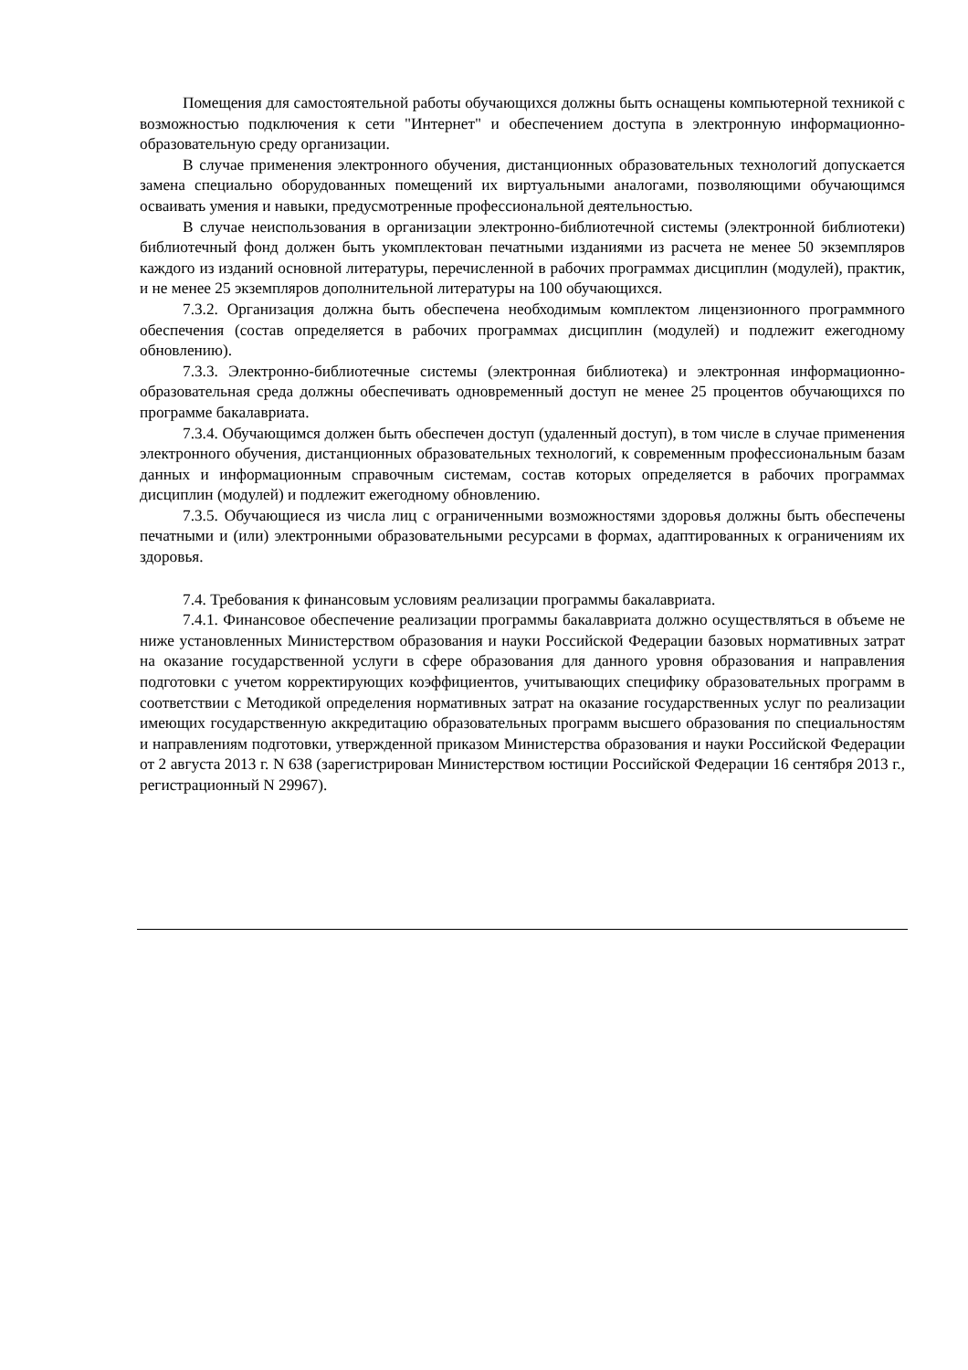Помещения для самостоятельной работы обучающихся должны быть оснащены компьютерной техникой с возможностью подключения к сети "Интернет" и обеспечением доступа в электронную информационно-образовательную среду организации.
В случае применения электронного обучения, дистанционных образовательных технологий допускается замена специально оборудованных помещений их виртуальными аналогами, позволяющими обучающимся осваивать умения и навыки, предусмотренные профессиональной деятельностью.
В случае неиспользования в организации электронно-библиотечной системы (электронной библиотеки) библиотечный фонд должен быть укомплектован печатными изданиями из расчета не менее 50 экземпляров каждого из изданий основной литературы, перечисленной в рабочих программах дисциплин (модулей), практик, и не менее 25 экземпляров дополнительной литературы на 100 обучающихся.
7.3.2. Организация должна быть обеспечена необходимым комплектом лицензионного программного обеспечения (состав определяется в рабочих программах дисциплин (модулей) и подлежит ежегодному обновлению).
7.3.3. Электронно-библиотечные системы (электронная библиотека) и электронная информационно-образовательная среда должны обеспечивать одновременный доступ не менее 25 процентов обучающихся по программе бакалавриата.
7.3.4. Обучающимся должен быть обеспечен доступ (удаленный доступ), в том числе в случае применения электронного обучения, дистанционных образовательных технологий, к современным профессиональным базам данных и информационным справочным системам, состав которых определяется в рабочих программах дисциплин (модулей) и подлежит ежегодному обновлению.
7.3.5. Обучающиеся из числа лиц с ограниченными возможностями здоровья должны быть обеспечены печатными и (или) электронными образовательными ресурсами в формах, адаптированных к ограничениям их здоровья.
7.4. Требования к финансовым условиям реализации программы бакалавриата.
7.4.1. Финансовое обеспечение реализации программы бакалавриата должно осуществляться в объеме не ниже установленных Министерством образования и науки Российской Федерации базовых нормативных затрат на оказание государственной услуги в сфере образования для данного уровня образования и направления подготовки с учетом корректирующих коэффициентов, учитывающих специфику образовательных программ в соответствии с Методикой определения нормативных затрат на оказание государственных услуг по реализации имеющих государственную аккредитацию образовательных программ высшего образования по специальностям и направлениям подготовки, утвержденной приказом Министерства образования и науки Российской Федерации от 2 августа 2013 г. N 638 (зарегистрирован Министерством юстиции Российской Федерации 16 сентября 2013 г., регистрационный N 29967).